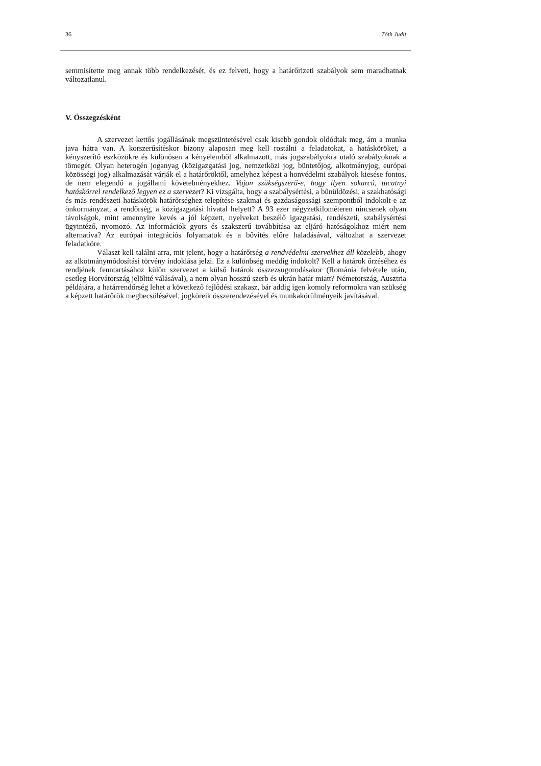36 Tóth Judit
semmisítette meg annak több rendelkezését, és ez felveti, hogy a határőrizeti szabályok sem maradhatnak változatlanul.
V. Összegzésként
A szervezet kettős jogállásának megszüntetésével csak kisebb gondok oldódtak meg, ám a munka java hátra van. A korszerűsítéskor bizony alaposan meg kell rostálni a feladatokat, a hatásköröket, a kényszerítő eszközökre és különösen a kényelemből alkalmazott, más jogszabályokra utaló szabályoknak a tömegét. Olyan heterogén joganyag (közigazgatási jog, nemzetközi jog, büntetőjog, alkotmányjog, európai közösségi jog) alkalmazását várják el a határőröktől, amelyhez képest a honvédelmi szabályok kiesése fontos, de nem elegendő a jogállami követelményekhez. Vajon szükségszerű-e, hogy ilyen sokarcú, tucatnyi hatáskörrel rendelkező legyen ez a szervezet? Ki vizsgálta, hogy a szabálysértési, a bűnüldözési, a szakhatósági és más rendészeti hatáskörök határőrséghez telepítése szakmai és gazdaságossági szempontból indokolt-e az önkormányzat, a rendőrség, a közigazgatási hivatal helyett? A 93 ezer négyzetkilométeren nincsenek olyan távolságok, mint amennyire kevés a jól képzett, nyelveket beszélő igazgatási, rendészeti, szabálysértési ügyintéző, nyomozó. Az információk gyors és szakszerű továbbítása az eljáró hatóságokhoz miért nem alternatíva? Az európai integrációs folyamatok és a bővítés előre haladásával, változhat a szervezet feladatköre.
Választ kell találni arra, mit jelent, hogy a határőrség a rendvédelmi szervekhez áll közelebb, ahogy az alkotmánymódosítási törvény indoklása jelzi. Ez a különbség meddig indokolt? Kell a határok őrzéséhez és rendjének fenntartásához külön szervezet a külső határok összezsugorodásakor (Románia felvétele után, esetleg Horvátország jelöltté válásával), a nem olyan hosszú szerb és ukrán határ miatt? Németország, Ausztria példájára, a határrendőrség lehet a következő fejlődési szakasz, bár addig igen komoly reformokra van szükség a képzett határőrök megbecsülésével, jogköreik összerendezésével és munkakörülményeik javításával.